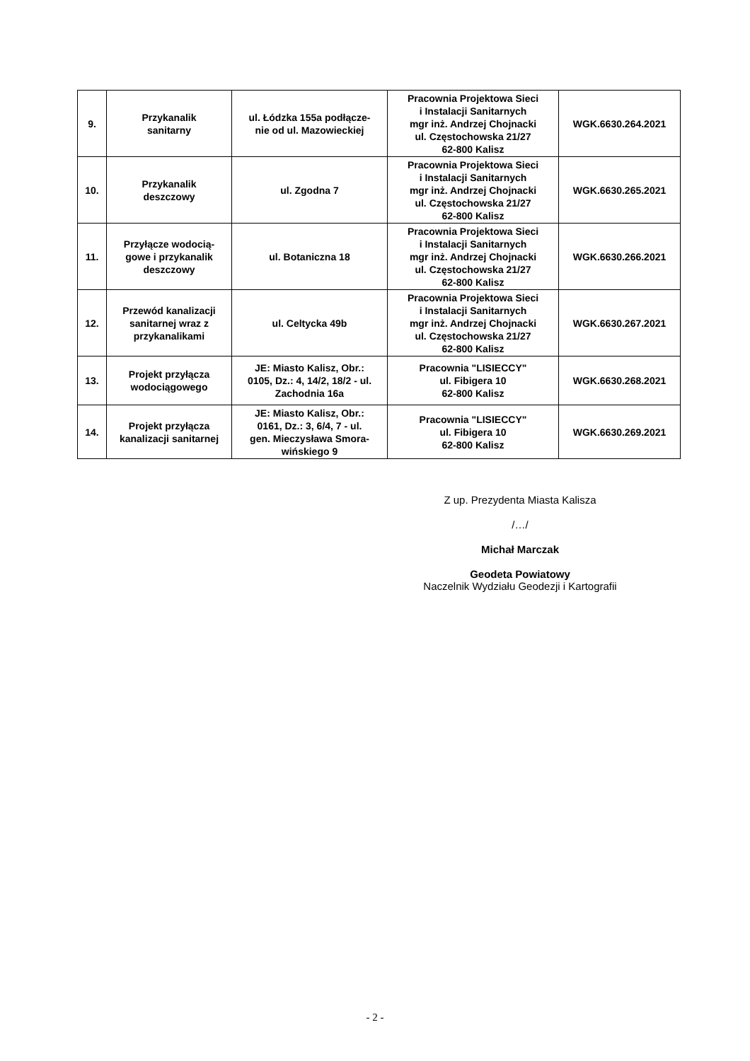| 9. | Przykanalik sanitarny | ul. Łódzka 155a podłącze- nie od ul. Mazowieckiej | Pracownia Projektowa Sieci i Instalacji Sanitarnych mgr inż. Andrzej Chojnacki ul. Częstochowska 21/27 62-800 Kalisz | WGK.6630.264.2021 |
| 10. | Przykanalik deszczowy | ul. Zgodna 7 | Pracownia Projektowa Sieci i Instalacji Sanitarnych mgr inż. Andrzej Chojnacki ul. Częstochowska 21/27 62-800 Kalisz | WGK.6630.265.2021 |
| 11. | Przyłącze wodocią- gowe i przykanalik deszczowy | ul. Botaniczna 18 | Pracownia Projektowa Sieci i Instalacji Sanitarnych mgr inż. Andrzej Chojnacki ul. Częstochowska 21/27 62-800 Kalisz | WGK.6630.266.2021 |
| 12. | Przewód kanalizacji sanitarnej wraz z przykanalikami | ul. Celtycka 49b | Pracownia Projektowa Sieci i Instalacji Sanitarnych mgr inż. Andrzej Chojnacki ul. Częstochowska 21/27 62-800 Kalisz | WGK.6630.267.2021 |
| 13. | Projekt przyłącza wodociągowego | JE: Miasto Kalisz, Obr.: 0105, Dz.: 4, 14/2, 18/2 - ul. Zachodnia 16a | Pracownia "LISIECCY" ul. Fibigera 10 62-800 Kalisz | WGK.6630.268.2021 |
| 14. | Projekt przyłącza kanalizacji sanitarnej | JE: Miasto Kalisz, Obr.: 0161, Dz.: 3, 6/4, 7 - ul. gen. Mieczysława Smora- wińskiego 9 | Pracownia "LISIECCY" ul. Fibigera 10 62-800 Kalisz | WGK.6630.269.2021 |
Z up. Prezydenta Miasta Kalisza
/…/
Michał Marczak
Geodeta Powiatowy
Naczelnik Wydziału Geodezji i Kartografii
- 2 -